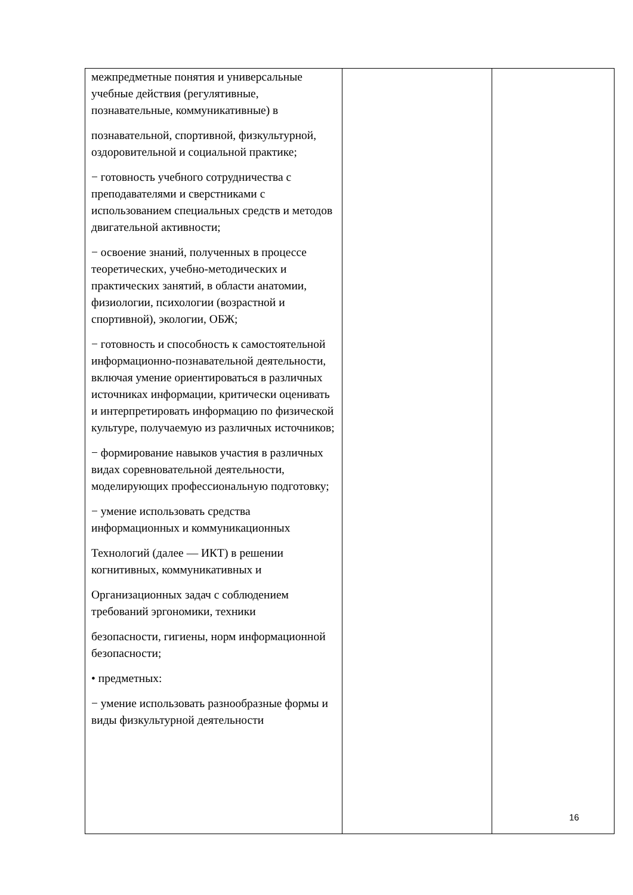| межпредметные понятия и универсальные учебные действия (регулятивные, познавательные, коммуникативные) в познавательной, спортивной, физкультурной, оздоровительной и социальной практике; − готовность учебного сотрудничества с преподавателями и сверстниками с использованием специальных средств и методов двигательной активности; − освоение знаний, полученных в процессе теоретических, учебно-методических и практических занятий, в области анатомии, физиологии, психологии (возрастной и спортивной), экологии, ОБЖ; − готовность и способность к самостоятельной информационно-познавательной деятельности, включая умение ориентироваться в различных источниках информации, критически оценивать и интерпретировать информацию по физической культуре, получаемую из различных источников; − формирование навыков участия в различных видах соревновательной деятельности, моделирующих профессиональную подготовку; − умение использовать средства информационных и коммуникационных Технологий (далее — ИКТ) в решении когнитивных, коммуникативных и Организационных задач с соблюдением требований эргономики, техники безопасности, гигиены, норм информационной безопасности; • предметных: − умение использовать разнообразные формы и виды физкультурной деятельности | | |
16